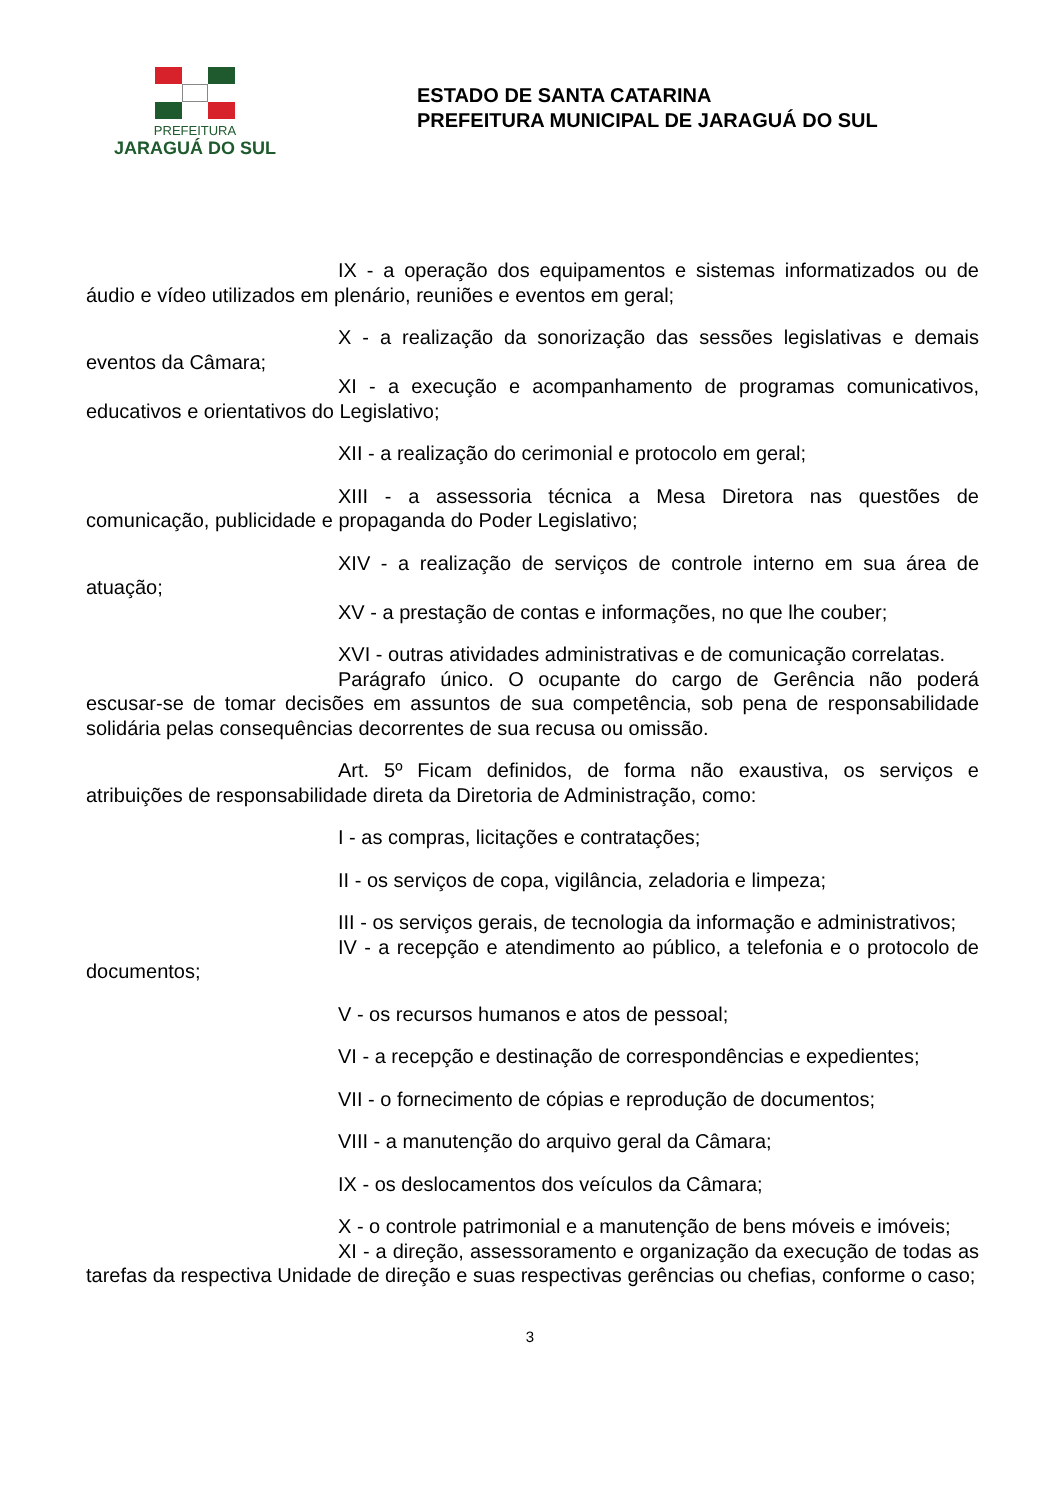PREFEITURA
JARAGUÁ DO SUL
ESTADO DE SANTA CATARINA
PREFEITURA MUNICIPAL DE JARAGUÁ DO SUL
IX - a operação dos equipamentos e sistemas informatizados ou de áudio e vídeo utilizados em plenário, reuniões e eventos em geral;
X - a realização da sonorização das sessões legislativas e demais eventos da Câmara;
XI - a execução e acompanhamento de programas comunicativos, educativos e orientativos do Legislativo;
XII - a realização do cerimonial e protocolo em geral;
XIII - a assessoria técnica a Mesa Diretora nas questões de comunicação, publicidade e propaganda do Poder Legislativo;
XIV - a realização de serviços de controle interno em sua área de atuação;
XV - a prestação de contas e informações, no que lhe couber;
XVI - outras atividades administrativas e de comunicação correlatas.
Parágrafo único. O ocupante do cargo de Gerência não poderá escusar-se de tomar decisões em assuntos de sua competência, sob pena de responsabilidade solidária pelas consequências decorrentes de sua recusa ou omissão.
Art. 5º Ficam definidos, de forma não exaustiva, os serviços e atribuições de responsabilidade direta da Diretoria de Administração, como:
I - as compras, licitações e contratações;
II - os serviços de copa, vigilância, zeladoria e limpeza;
III - os serviços gerais, de tecnologia da informação e administrativos;
IV - a recepção e atendimento ao público, a telefonia e o protocolo de documentos;
V - os recursos humanos e atos de pessoal;
VI - a recepção e destinação de correspondências e expedientes;
VII - o fornecimento de cópias e reprodução de documentos;
VIII - a manutenção do arquivo geral da Câmara;
IX - os deslocamentos dos veículos da Câmara;
X - o controle patrimonial e a manutenção de bens móveis e imóveis;
XI - a direção, assessoramento e organização da execução de todas as tarefas da respectiva Unidade de direção e suas respectivas gerências ou chefias, conforme o caso;
3